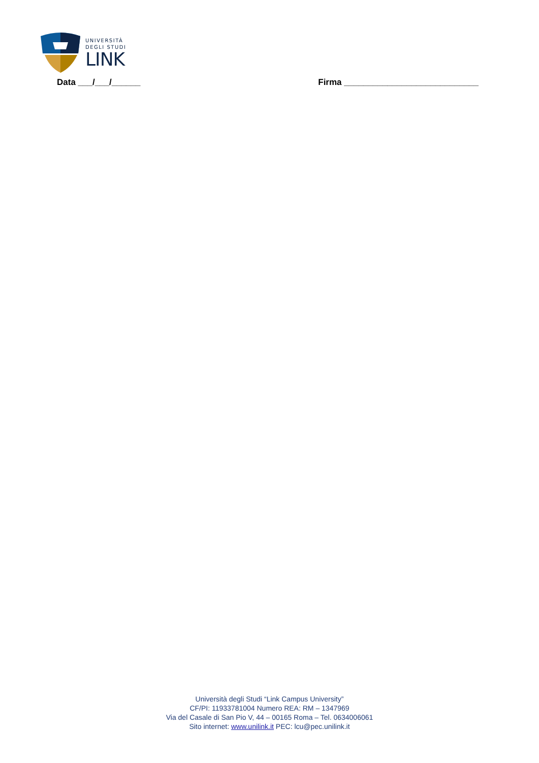UNIVERSITÀ
DEGLI STUDI
LINK
Data ___/___/______ Firma ____________________________
Università degli Studi “Link Campus University”
CF/PI: 11933781004 Numero REA: RM – 1347969
Via del Casale di San Pio V, 44 – 00165 Roma – Tel. 0634006061
Sito internet: www.unilink.it PEC: lcu@pec.unilink.it